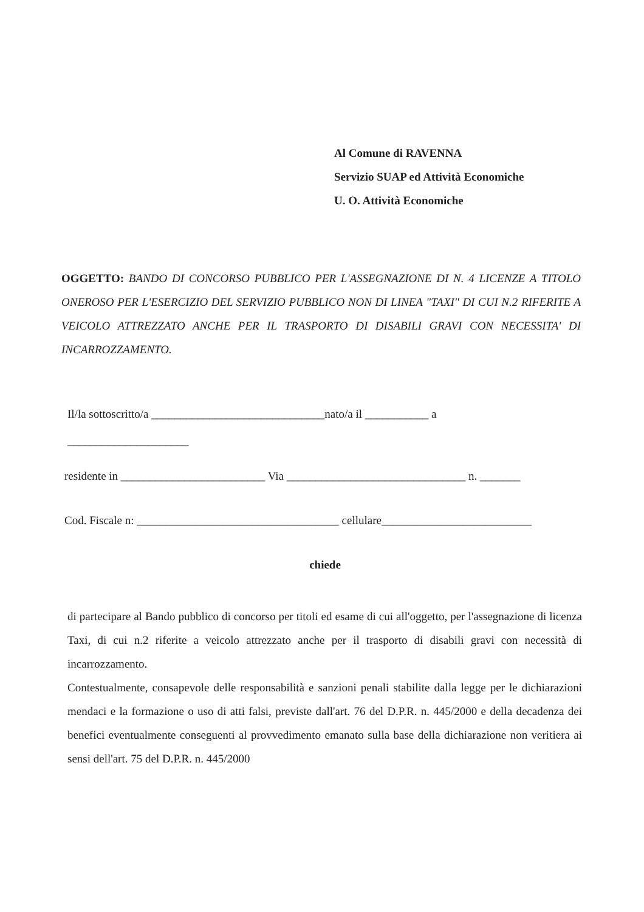Al Comune di RAVENNA
Servizio SUAP ed Attività Economiche
U. O. Attività Economiche
OGGETTO: BANDO DI CONCORSO PUBBLICO PER L'ASSEGNAZIONE DI N. 4 LICENZE A TITOLO ONEROSO PER L'ESERCIZIO DEL SERVIZIO PUBBLICO NON DI LINEA "TAXI" DI CUI N.2 RIFERITE A VEICOLO ATTREZZATO ANCHE PER IL TRASPORTO DI DISABILI GRAVI CON NECESSITA' DI INCARROZZAMENTO.
Il/la sottoscritto/a ______________________________nato/a il ___________ a
_____________________
residente in _________________________ Via _______________________________ n. _______
Cod. Fiscale n: ___________________________________ cellulare__________________________
chiede
di partecipare al Bando pubblico di concorso per titoli ed esame di cui all'oggetto, per l'assegnazione di licenza Taxi, di cui n.2 riferite a veicolo attrezzato anche per il trasporto di disabili gravi con necessità di incarrozzamento.
Contestualmente, consapevole delle responsabilità e sanzioni penali stabilite dalla legge per le dichiarazioni mendaci e la formazione o uso di atti falsi, previste dall'art. 76 del D.P.R. n. 445/2000 e della decadenza dei benefici eventualmente conseguenti al provvedimento emanato sulla base della dichiarazione non veritiera ai sensi dell'art. 75 del D.P.R. n. 445/2000